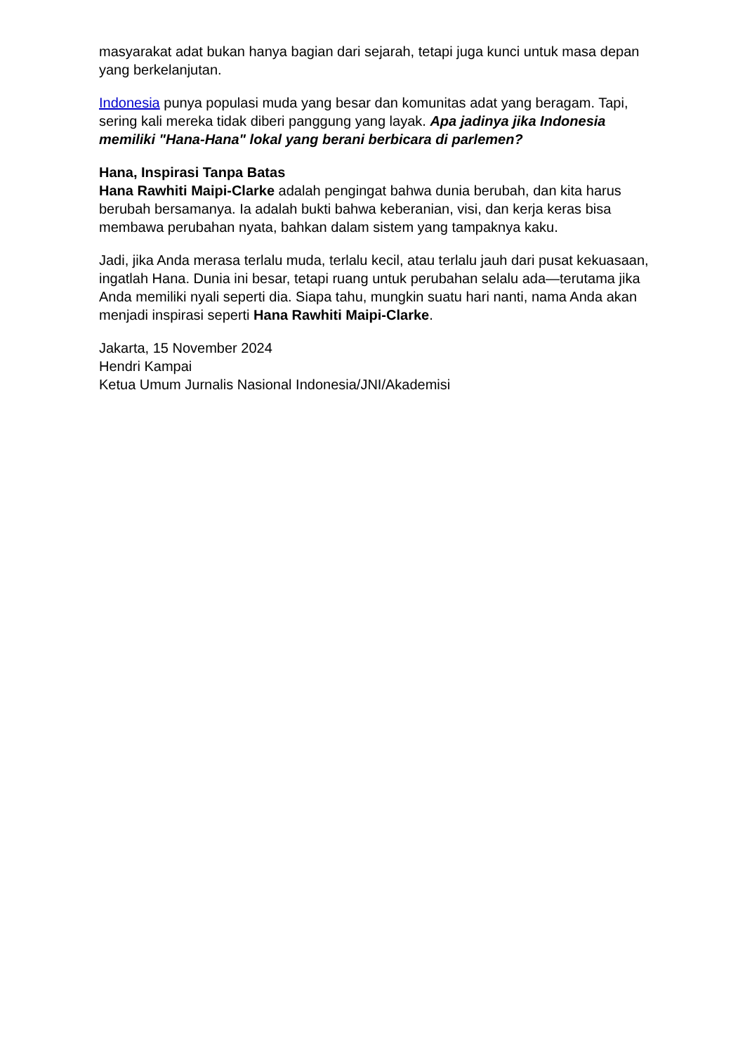masyarakat adat bukan hanya bagian dari sejarah, tetapi juga kunci untuk masa depan yang berkelanjutan.
Indonesia punya populasi muda yang besar dan komunitas adat yang beragam. Tapi, sering kali mereka tidak diberi panggung yang layak. Apa jadinya jika Indonesia memiliki "Hana-Hana" lokal yang berani berbicara di parlemen?
Hana, Inspirasi Tanpa Batas
Hana Rawhiti Maipi-Clarke adalah pengingat bahwa dunia berubah, dan kita harus berubah bersamanya. Ia adalah bukti bahwa keberanian, visi, dan kerja keras bisa membawa perubahan nyata, bahkan dalam sistem yang tampaknya kaku.
Jadi, jika Anda merasa terlalu muda, terlalu kecil, atau terlalu jauh dari pusat kekuasaan, ingatlah Hana. Dunia ini besar, tetapi ruang untuk perubahan selalu ada—terutama jika Anda memiliki nyali seperti dia. Siapa tahu, mungkin suatu hari nanti, nama Anda akan menjadi inspirasi seperti Hana Rawhiti Maipi-Clarke.
Jakarta, 15 November 2024
Hendri Kampai
Ketua Umum Jurnalis Nasional Indonesia/JNI/Akademisi